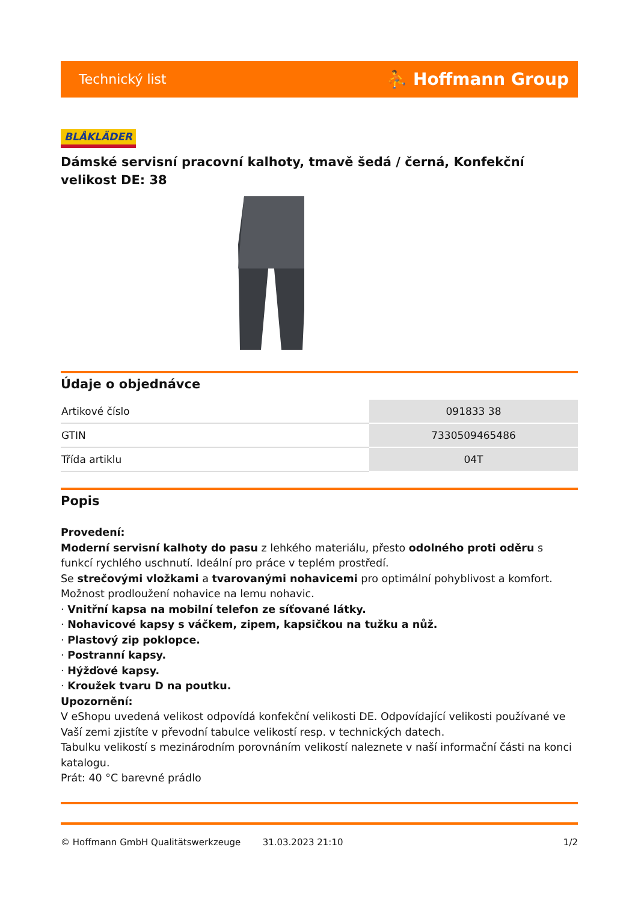Technický list ⛹ Hoffmann Group
BLÅKLÄDER
Dámské servisní pracovní kalhoty, tmavě šedá / černá, Konfekční velikost DE: 38
Údaje o objednávce
| Artikové číslo | 091833 38 |
| GTIN | 7330509465486 |
| Třída artiklu | 04T |
Popis
Provedení:
Moderní servisní kalhoty do pasu z lehkého materiálu, přesto odolného proti oděru s funkcí rychlého uschnutí. Ideální pro práce v teplém prostředí.
Se strečovými vložkami a tvarovanými nohavicemi pro optimální pohyblivost a komfort.
Možnost prodloužení nohavice na lemu nohavic.
· Vnitřní kapsa na mobilní telefon ze síťované látky.
· Nohavicové kapsy s váčkem, zipem, kapsičkou na tužku a nůž.
· Plastový zip poklopce.
· Postranní kapsy.
· Hýžďové kapsy.
· Kroužek tvaru D na poutku.
Upozornění:
V eShopu uvedená velikost odpovídá konfekční velikosti DE. Odpovídající velikosti používané ve Vaší zemi zjistíte v převodní tabulce velikostí resp. v technických datech.
Tabulku velikostí s mezinárodním porovnáním velikostí naleznete v naší informační části na konci katalogu.
Prát: 40 °C barevné prádlo
© Hoffmann GmbH Qualitätswerkzeuge 31.03.2023 21:10 1/2